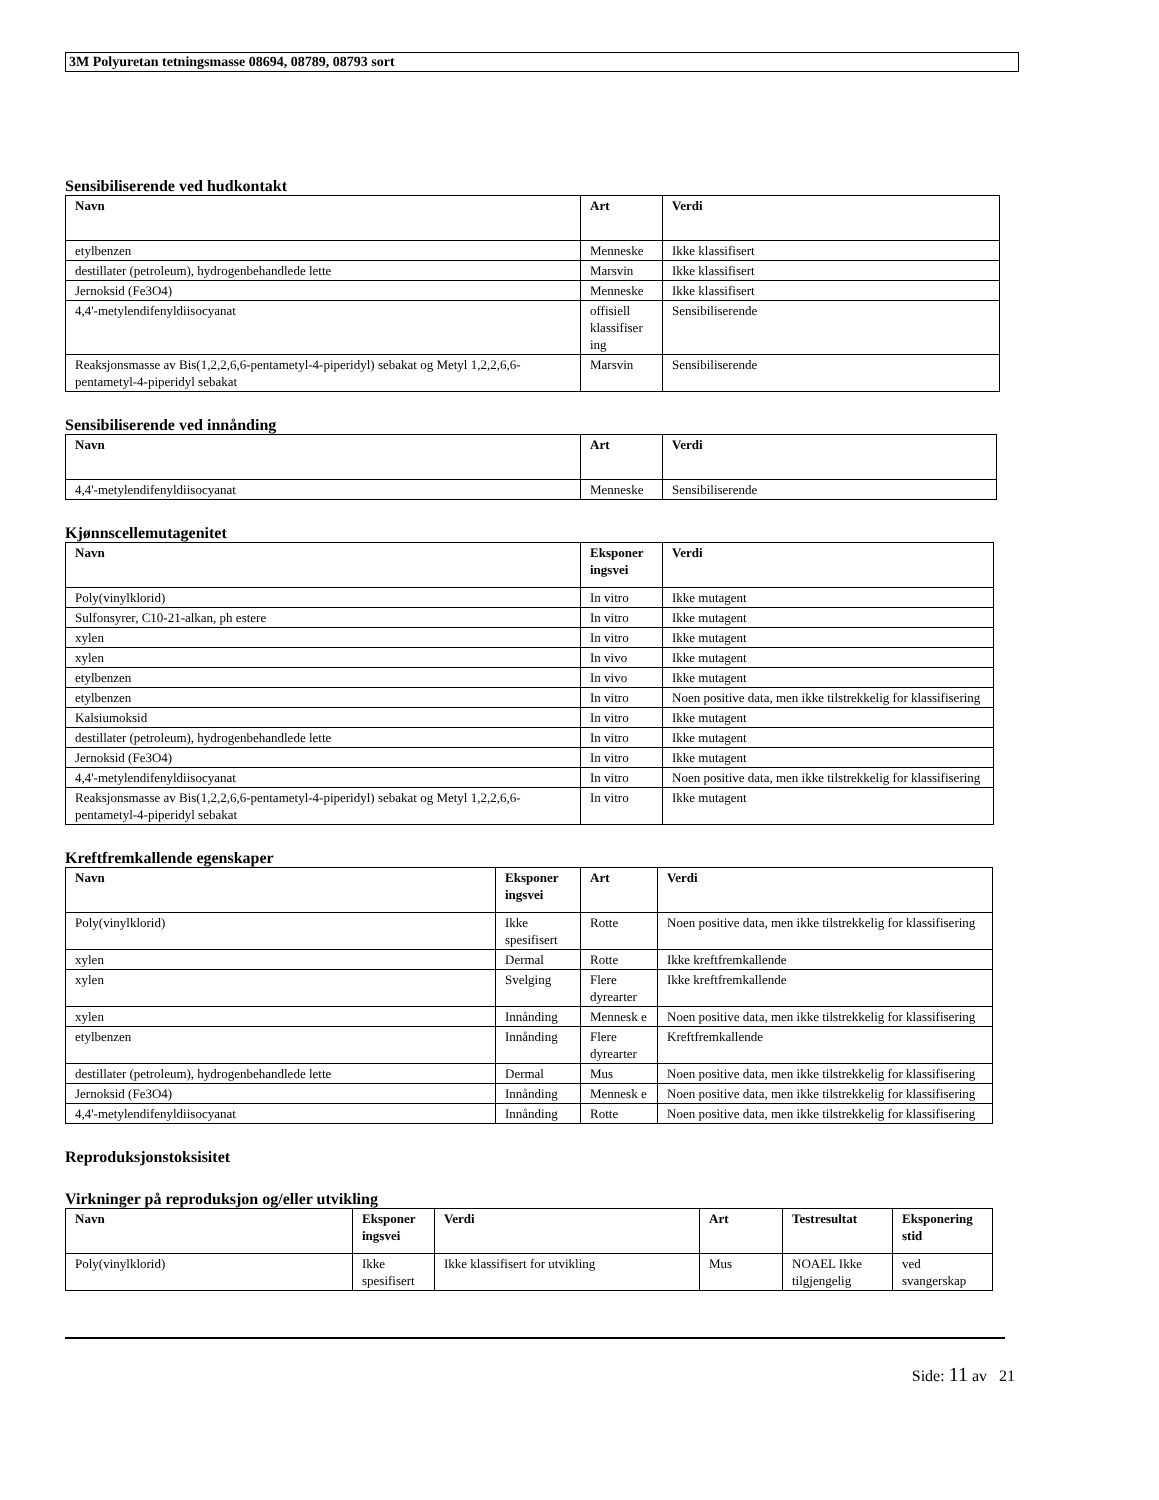3M Polyuretan tetningsmasse 08694, 08789, 08793 sort
Sensibiliserende ved hudkontakt
| Navn | Art | Verdi |
| --- | --- | --- |
| etylbenzen | Menneske | Ikke klassifisert |
| destillater (petroleum), hydrogenbehandlede lette | Marsvin | Ikke klassifisert |
| Jernoksid (Fe3O4) | Menneske | Ikke klassifisert |
| 4,4'-metylendifenyldiisocyanat | offisiell klassifiser ing | Sensibiliserende |
| Reaksjonsmasse av Bis(1,2,2,6,6-pentametyl-4-piperidyl) sebakat og Metyl 1,2,2,6,6-pentametyl-4-piperidyl sebakat | Marsvin | Sensibiliserende |
Sensibiliserende ved innånding
| Navn | Art | Verdi |
| --- | --- | --- |
| 4,4'-metylendifenyldiisocyanat | Menneske | Sensibiliserende |
Kjønnscellemutagenitet
| Navn | Eksponer ingsvei | Verdi |
| --- | --- | --- |
| Poly(vinylklorid) | In vitro | Ikke mutagent |
| Sulfonsyrer, C10-21-alkan, ph estere | In vitro | Ikke mutagent |
| xylen | In vitro | Ikke mutagent |
| xylen | In vivo | Ikke mutagent |
| etylbenzen | In vivo | Ikke mutagent |
| etylbenzen | In vitro | Noen positive data, men ikke tilstrekkelig for klassifisering |
| Kalsiumoksid | In vitro | Ikke mutagent |
| destillater (petroleum), hydrogenbehandlede lette | In vitro | Ikke mutagent |
| Jernoksid (Fe3O4) | In vitro | Ikke mutagent |
| 4,4'-metylendifenyldiisocyanat | In vitro | Noen positive data, men ikke tilstrekkelig for klassifisering |
| Reaksjonsmasse av Bis(1,2,2,6,6-pentametyl-4-piperidyl) sebakat og Metyl 1,2,2,6,6-pentametyl-4-piperidyl sebakat | In vitro | Ikke mutagent |
Kreftfremkallende egenskaper
| Navn | Eksponer ingsvei | Art | Verdi |
| --- | --- | --- | --- |
| Poly(vinylklorid) | Ikke spesifisert | Rotte | Noen positive data, men ikke tilstrekkelig for klassifisering |
| xylen | Dermal | Rotte | Ikke kreftfremkallende |
| xylen | Svelging | Flere dyrearter | Ikke kreftfremkallende |
| xylen | Innånding | Mennesk e | Noen positive data, men ikke tilstrekkelig for klassifisering |
| etylbenzen | Innånding | Flere dyrearter | Kreftfremkallende |
| destillater (petroleum), hydrogenbehandlede lette | Dermal | Mus | Noen positive data, men ikke tilstrekkelig for klassifisering |
| Jernoksid (Fe3O4) | Innånding | Mennesk e | Noen positive data, men ikke tilstrekkelig for klassifisering |
| 4,4'-metylendifenyldiisocyanat | Innånding | Rotte | Noen positive data, men ikke tilstrekkelig for klassifisering |
Reproduksjonstoksisitet
Virkninger på reproduksjon og/eller utvikling
| Navn | Eksponer ingsvei | Verdi | Art | Testresultat | Eksponering stid |
| --- | --- | --- | --- | --- | --- |
| Poly(vinylklorid) | Ikke spesifisert | Ikke klassifisert for utvikling | Mus | NOAEL Ikke tilgjengelig | ved svangerskap |
Side: 11 av 21